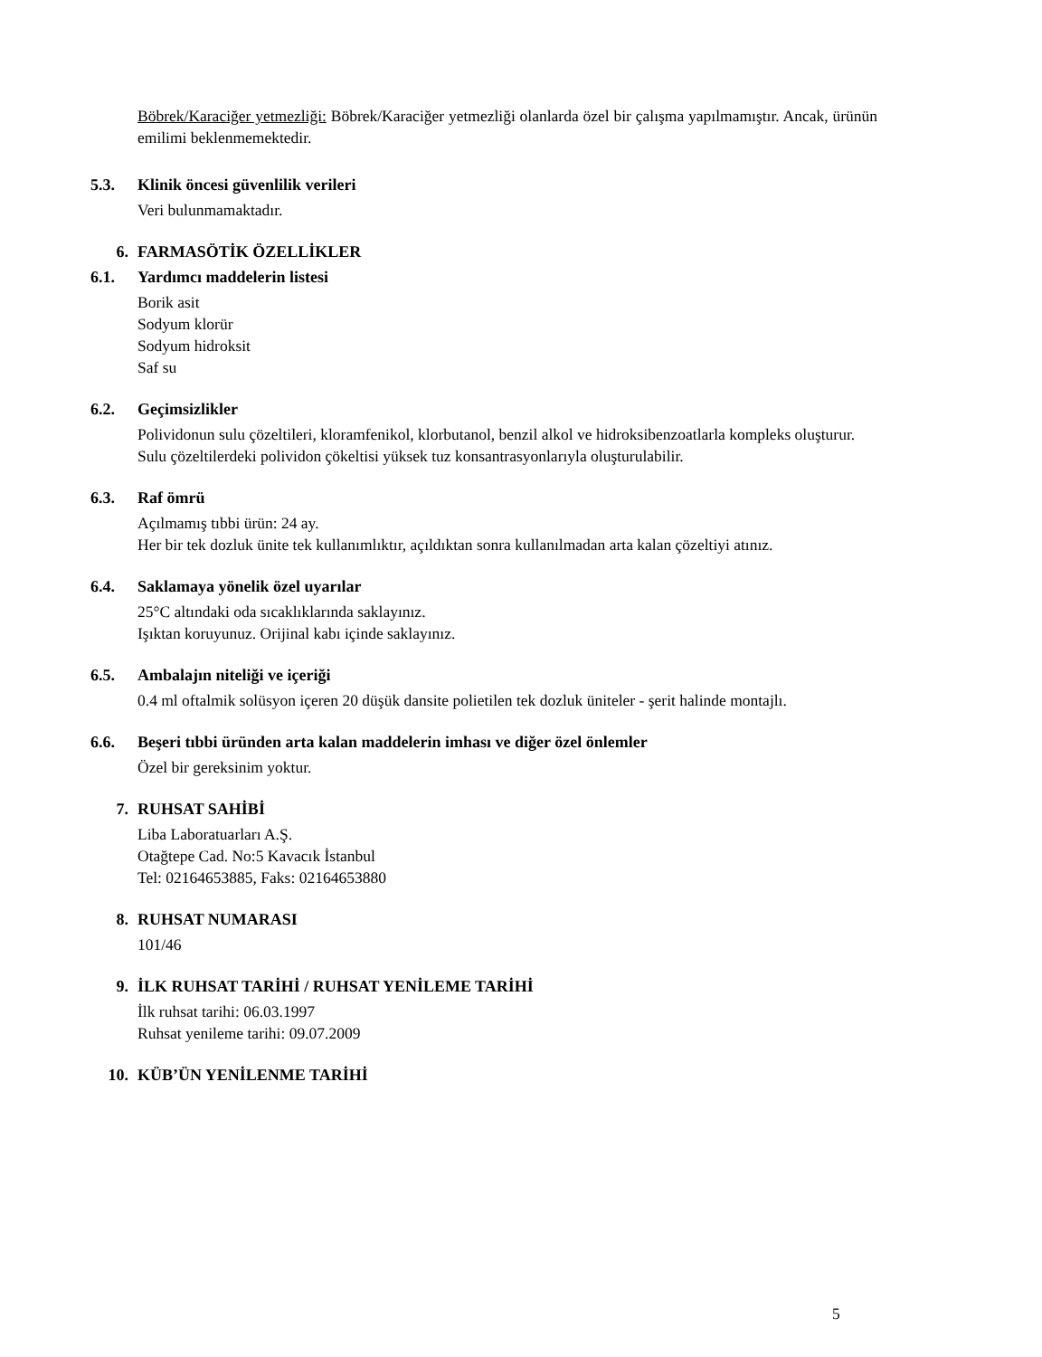Böbrek/Karaciğer yetmezliği: Böbrek/Karaciğer yetmezliği olanlarda özel bir çalışma yapılmamıştır. Ancak, ürünün emilimi beklenmemektedir.
5.3. Klinik öncesi güvenlilik verileri
Veri bulunmamaktadır.
6. FARMASÖTİK ÖZELLİKLER
6.1. Yardımcı maddelerin listesi
Borik asit
Sodyum klorür
Sodyum hidroksit
Saf su
6.2. Geçimsizlikler
Polividonun sulu çözeltileri, kloramfenikol, klorbutanol, benzil alkol ve hidroksibenzoatlarla kompleks oluşturur.
Sulu çözeltilerdeki polividon çökeltisi yüksek tuz konsantrasyonlarıyla oluşturulabilir.
6.3. Raf ömrü
Açılmamış tıbbi ürün: 24 ay.
Her bir tek dozluk ünite tek kullanımlıktır, açıldıktan sonra kullanılmadan arta kalan çözeltiyi atınız.
6.4. Saklamaya yönelik özel uyarılar
25°C altındaki oda sıcaklıklarında saklayınız.
Işıktan koruyunuz. Orijinal kabı içinde saklayınız.
6.5. Ambalajın niteliği ve içeriği
0.4 ml oftalmik solüsyon içeren 20 düşük dansite polietilen tek dozluk üniteler - şerit halinde montajlı.
6.6. Beşeri tıbbi üründen arta kalan maddelerin imhası ve diğer özel önlemler
Özel bir gereksinim yoktur.
7. RUHSAT SAHİBİ
Liba Laboratuarları A.Ş.
Otağtepe Cad. No:5 Kavacık İstanbul
Tel: 02164653885, Faks: 02164653880
8. RUHSAT NUMARASI
101/46
9. İLK RUHSAT TARİHİ / RUHSAT YENİLEME TARİHİ
İlk ruhsat tarihi: 06.03.1997
Ruhsat yenileme tarihi: 09.07.2009
10. KÜB’ÜN YENİLENME TARİHİ
5